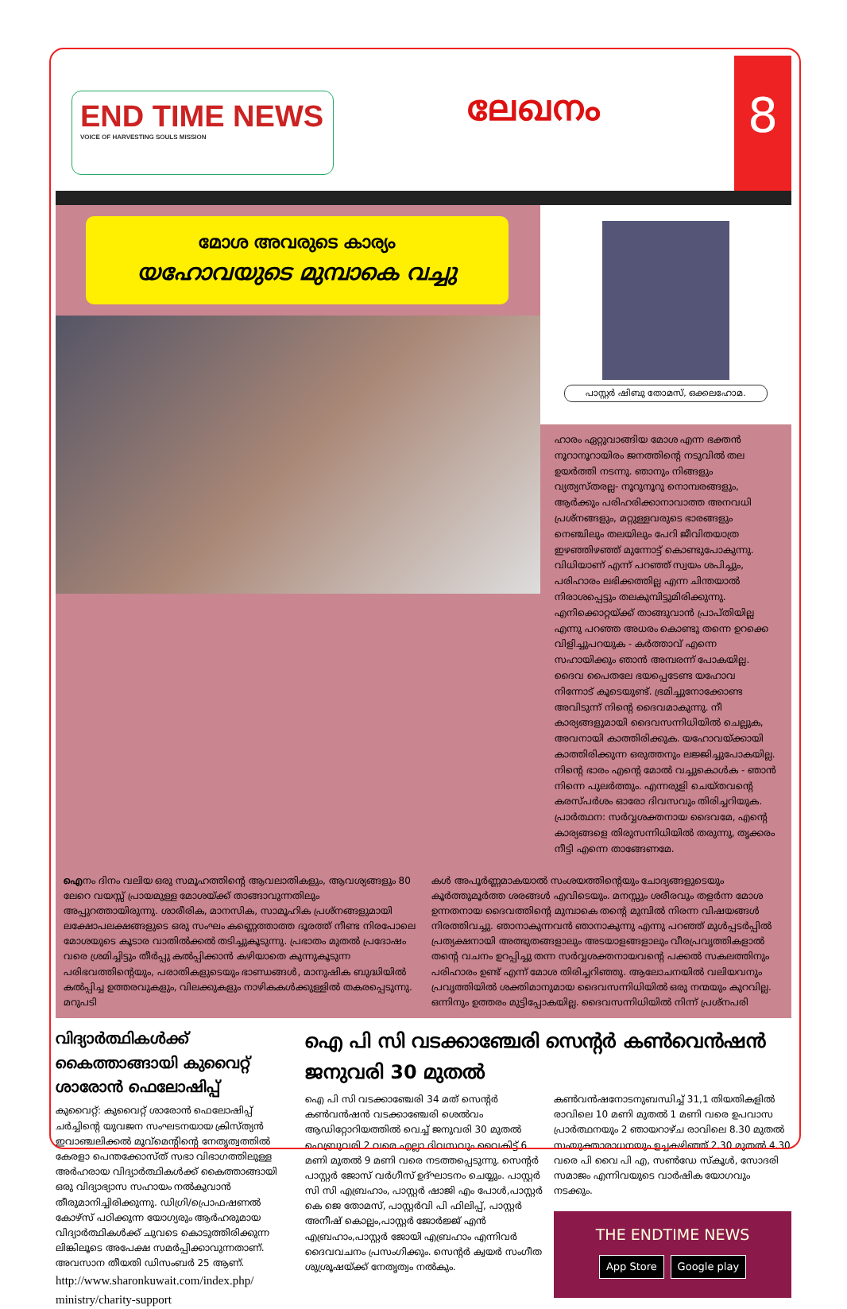END TIME NEWS
VOICE OF HARVESTING SOULS MISSION
ലേഖനം
8
മോശ അവരുടെ കാര്യം
യഹോവയുടെ മുമ്പാകെ വച്ചു
പാസ്റ്റർ ഷിബു തോമസ്, ഒക്കലഹോമ.
ഹാരം ഏറ്റുവാങ്ങിയ മോശ എന്ന ഭക്തൻ നൂറാനൂറായിരം ജനത്തിന്റെ നടുവിൽ തല ഉയർത്തി നടന്നു. ഞാനും നിങ്ങളും വ്യത്യസ്തരല്ല- നൂറുനൂറു നൊമ്പരങ്ങളും, ആർക്കും പരിഹരിക്കാനാവാത്ത അനവധി പ്രശ്നങ്ങളും, മറ്റുള്ളവരുടെ ഭാരങ്ങളും നെഞ്ചിലും തലയിലും പേറി ജീവിതയാത്ര ഇഴഞ്ഞിഴഞ്ഞ് മുന്നോട്ട് കൊണ്ടുപോകുന്നു. വിധിയാണ് എന്ന് പറഞ്ഞ് സ്വയം ശപിച്ചും, പരിഹാരം ലഭിക്കത്തില്ല എന്ന ചിന്തയാൽ നിരാശപ്പെട്ടും തലകുമ്പിട്ടുമിരിക്കുന്നു. എനിക്കൊറ്റയ്ക്ക് താങ്ങുവാൻ പ്രാപ്തിയില്ല എന്നു പറഞ്ഞ അധരം കൊണ്ടു തന്നെ ഉറക്കെ വിളിച്ചുപറയുക - കർത്താവ് എന്നെ സഹായിക്കും ഞാൻ അമ്പരന്ന് പോകയില്ല. ദൈവ പൈതലേ ഭയപ്പെടേണ്ട യഹോവ നിന്നോട് കൂടെയുണ്ട്. ഭ്രമിച്ചുനോക്കോണ്ട അവിടുന്ന് നിന്റെ ദൈവമാകുന്നു. നീ കാര്യങ്ങളുമായി ദൈവസന്നിധിയിൽ ചെല്ലുക, അവനായി കാത്തിരിക്കുക. യഹോവയ്ക്കായി കാത്തിരിക്കുന്ന ഒരുത്തനും ലജ്ജിച്ചുപോകയില്ല. നിന്റെ ഭാരം എന്റെ മോൽ വച്ചുകൊൾക - ഞാൻ നിന്നെ പുലർത്തും. എന്നരുളി ചെയ്തവന്റെ കരസ്പർശം ഓരോ ദിവസവും തിരിച്ചറിയുക.
പ്രാർത്ഥന: സർവ്വശക്തനായ ദൈവമേ, എന്റെ കാര്യങ്ങളെ തിരുസന്നിധിയിൽ തരുന്നു, തൃക്കരം നീട്ടി എന്നെ താങ്ങേണമേ.
ഐനം ദിനം വലിയ ഒരു സമൂഹത്തിന്റെ ആവലാതികളും, ആവശ്യങ്ങളും 80 ലേറെ വയസ്സ് പ്രായമുള്ള മോശയ്ക്ക് താങ്ങാവുന്നതിലും അപ്പുറത്തായിരുന്നു. ശാരീരിക, മാനസിക, സാമൂഹിക പ്രശ്നങ്ങളുമായി ലക്ഷോപലക്ഷങ്ങളുടെ ഒരു സംഘം കണ്ണെത്താത്ത ദൂരത്ത് നീണ്ട നിരപോലെ മോശയുടെ കൂടാര വാതിൽക്കൽ തടിച്ചുകൂടുന്നു. പ്രഭാതം മുതൽ പ്രദോഷം വരെ ശ്രമിച്ചിട്ടും തീർപ്പു കൽപ്പിക്കാൻ കഴിയാതെ കുന്നുകൂടുന്ന പരിഭവത്തിന്റെയും, പരാതികളുടെയും ഭാണ്ഡങ്ങൾ, മാനുഷിക ബുദ്ധിയിൽ കൽപ്പിച്ച ഉത്തരവുകളും, വിലക്കുകളും നാഴികകൾക്കുള്ളിൽ തകരപ്പെടുന്നു. മറുപടി
കൾ അപൂർണ്ണമാകയാൽ സംശയത്തിന്റെയും ചോദ്യങ്ങളുടെയും കൂർത്തുമൂർത്ത ശരങ്ങൾ എവിടെയും. മനസ്സും ശരീരവും തളർന്ന മോശ ഉന്നതനായ ദൈവത്തിന്റെ മുമ്പാകെ തന്റെ മുമ്പിൽ നിരന്ന വിഷയങ്ങൾ നിരത്തിവച്ചു. ഞാനാകുന്നവൻ ഞാനാകുന്നു എന്നു പറഞ്ഞ് മുൾപ്പടർപ്പിൽ പ്രത്യക്ഷനായി അത്ഭുതങ്ങളാലും അടയാളങ്ങളാലും വീരപ്രവൃത്തികളാൽ തന്റെ വചനം ഉറപ്പിച്ചു തന്ന സർവ്വശക്തനായവന്റെ പക്കൽ സകലത്തിനും പരിഹാരം ഉണ്ട് എന്ന് മോശ തിരിച്ചറിഞ്ഞു. ആലോചനയിൽ വലിയവനും പ്രവൃത്തിയിൽ ശക്തിമാനുമായ ദൈവസന്നിധിയിൽ ഒരു നന്മയും കുറവില്ല. ഒന്നിനും ഉത്തരം മുട്ടിപ്പോകയില്ല. ദൈവസന്നിധിയിൽ നിന്ന് പ്രശ്നപരി
വിദ്യാർത്ഥികൾക്ക് കൈത്താങ്ങായി കുവൈറ്റ് ശാരോൻ ഫെലോഷിപ്പ്
കുവൈറ്റ്: കുവൈറ്റ് ശാരോൻ ഫെലോഷിപ്പ് ചർച്ചിന്റെ യുവജന സംഘടനയായ ക്രിസ്ത്യൻ ഇവാഞ്ചലിക്കൽ മൂവ്മെന്റിന്റെ നേതൃത്വത്തിൽ കേരളാ പെന്തക്കോസ്ത് സഭാ വിഭാഗത്തിലുള്ള അർഹരായ വിദ്യാർത്ഥികൾക്ക് കൈത്താങ്ങായി ഒരു വിദ്യാഭ്യാസ സഹായം നൽകുവാൻ തീരുമാനിച്ചിരിക്കുന്നു. ഡിഗ്രി/പ്രൊഫഷണൽ കോഴ്സ് പഠിക്കുന്ന യോഗ്യരും ആർഹരുമായ വിദ്യാർത്ഥികൾക്ക് ചുവടെ കൊടുത്തിരിക്കുന്ന ലിങ്കിലൂടെ അപേക്ഷ സമർപ്പിക്കാവുന്നതാണ്. അവസാന തീയതി ഡിസംബർ 25 ആണ്.
http://www.sharonkuwait.com/index.php/ ministry/charity-support
ഐ പി സി വടക്കാഞ്ചേരി സെന്റർ കൺവെൻഷൻ ജനുവരി 30 മുതൽ
ഐ പി സി വടക്കാഞ്ചേരി 34 മത് സെന്റർ കൺവൻഷൻ വടക്കാഞ്ചേരി ശെൽവം ആഡിറ്റോറിയത്തിൽ വെച്ച് ജനുവരി 30 മുതൽ ഫെബ്രുവരി 2 വരെ എല്ലാ ദിവസവും വൈകിട്ട് 6 മണി മുതൽ 9 മണി വരെ നടത്തപ്പെടുന്നു. സെന്റർ പാസ്റ്റർ ജോസ് വർഗീസ് ഉദ്ഘാടനം ചെയ്യും. പാസ്റ്റർ സി സി എബ്രഹാം, പാസ്റ്റർ ഷാജി എം പോൾ,പാസ്റ്റർ കെ ജെ തോമസ്, പാസ്റ്റർവി പി ഫിലിപ്പ്, പാസ്റ്റർ അനീഷ് കൊല്ലം,പാസ്റ്റർ ജോർജ്ജ് എൻ എബ്രഹാം,പാസ്റ്റർ ജോയി എബ്രഹാം എന്നിവർ ദൈവവചനം പ്രസംഗിക്കും. സെന്റർ ക്വയർ സംഗീത ശുശ്രൂഷയ്ക്ക് നേതൃത്വം നൽകും.
കൺവൻഷനോടനുബന്ധിച്ച് 31,1 തിയതികളിൽ രാവിലെ 10 മണി മുതൽ 1 മണി വരെ ഉപവാസ പ്രാർത്ഥനയും 2 ഞായറാഴ്ച രാവിലെ 8.30 മുതൽ സംയുക്താരാധനയും ഉച്ചകഴിഞ്ഞ് 2.30 മുതൽ 4.30 വരെ പി വൈ പി എ, സൺഡേ സ്കൂൾ, സോദരി സമാജം എന്നിവയുടെ വാർഷിക യോഗവും നടക്കും.
THE ENDTIME NEWS
App Store Google play